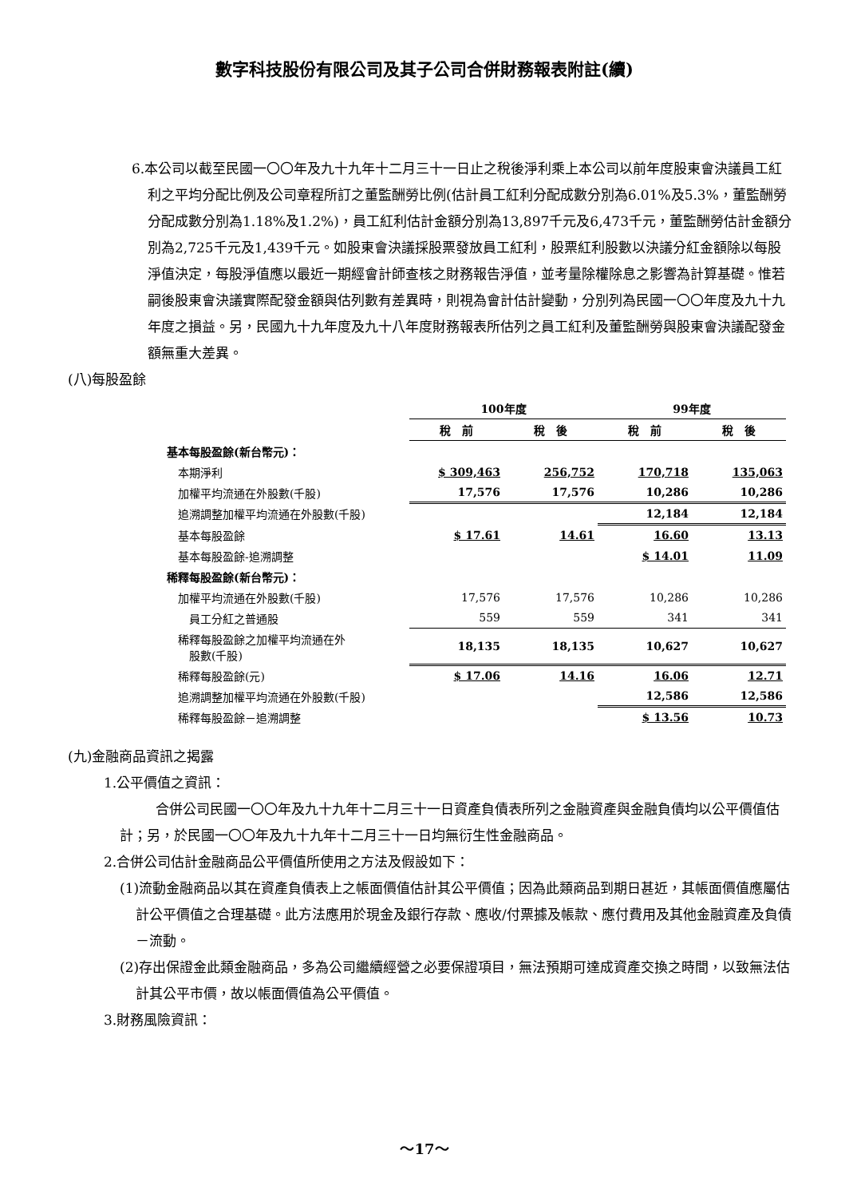數字科技股份有限公司及其子公司合併財務報表附註(續)
6.本公司以截至民國一〇〇年及九十九年十二月三十一日止之稅後淨利乘上本公司以前年度股東會決議員工紅利之平均分配比例及公司章程所訂之董監酬勞比例(估計員工紅利分配成數分別為6.01%及5.3%，董監酬勞分配成數分別為1.18%及1.2%)，員工紅利估計金額分別為13,897千元及6,473千元，董監酬勞估計金額分別為2,725千元及1,439千元。如股東會決議採股票發放員工紅利，股票紅利股數以決議分紅金額除以每股淨值決定，每股淨值應以最近一期經會計師查核之財務報告淨值，並考量除權除息之影響為計算基礎。惟若嗣後股東會決議實際配發金額與估列數有差異時，則視為會計估計變動，分別列為民國一〇〇年度及九十九年度之損益。另，民國九十九年度及九十八年度財務報表所估列之員工紅利及董監酬勞與股東會決議配發金額無重大差異。
(八)每股盈餘
| | 100年度 | | 99年度 | |
| | 稅 前 | 稅 後 | 稅 前 | 稅 後 |
| 基本每股盈餘(新台幣元)： | | | | |
| 本期淨利 | $ 309,463 | 256,752 | 170,718 | 135,063 |
| 加權平均流通在外股數(千股) | 17,576 | 17,576 | 10,286 | 10,286 |
| 追溯調整加權平均流通在外股數(千股) | | | 12,184 | 12,184 |
| 基本每股盈餘 | $ 17.61 | 14.61 | 16.60 | 13.13 |
| 基本每股盈餘-追溯調整 | | | $ 14.01 | 11.09 |
| 稀釋每股盈餘(新台幣元)： | | | | |
| 加權平均流通在外股數(千股) | 17,576 | 17,576 | 10,286 | 10,286 |
| 員工分紅之普通股 | 559 | 559 | 341 | 341 |
| 稀釋每股盈餘之加權平均流通在外 股數(千股) | 18,135 | 18,135 | 10,627 | 10,627 |
| 稀釋每股盈餘(元) | $ 17.06 | 14.16 | 16.06 | 12.71 |
| 追溯調整加權平均流通在外股數(千股) | | | 12,586 | 12,586 |
| 稀釋每股盈餘－追溯調整 | | | $ 13.56 | 10.73 |
(九)金融商品資訊之揭露
1.公平價值之資訊：
合併公司民國一〇〇年及九十九年十二月三十一日資產負債表所列之金融資產與金融負債均以公平價值估計；另，於民國一〇〇年及九十九年十二月三十一日均無衍生性金融商品。
2.合併公司估計金融商品公平價值所使用之方法及假設如下：
(1)流動金融商品以其在資產負債表上之帳面價值估計其公平價值；因為此類商品到期日甚近，其帳面價值應屬估計公平價值之合理基礎。此方法應用於現金及銀行存款、應收/付票據及帳款、應付費用及其他金融資產及負債－流動。
(2)存出保證金此類金融商品，多為公司繼續經營之必要保證項目，無法預期可達成資產交換之時間，以致無法估計其公平市價，故以帳面價值為公平價值。
3.財務風險資訊：
～17～